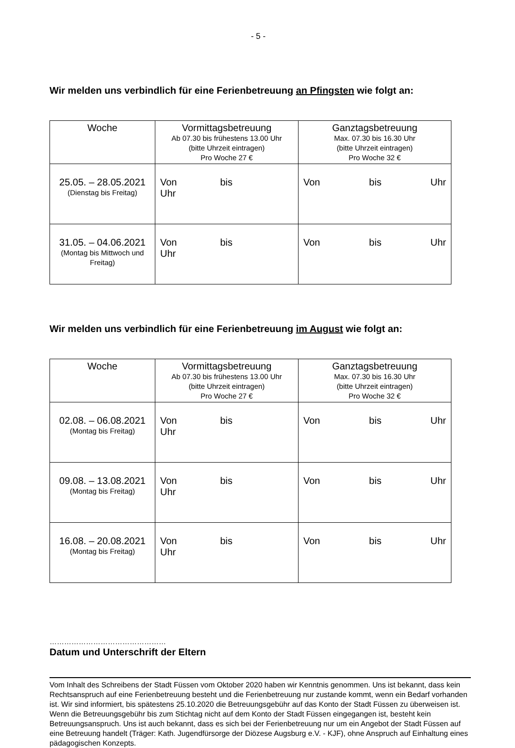- 5 -
Wir melden uns verbindlich für eine Ferienbetreuung an Pfingsten wie folgt an:
| Woche | Vormittagsbetreuung Ab 07.30 bis frühestens 13.00 Uhr (bitte Uhrzeit eintragen) Pro Woche 27 € | Ganztagsbetreuung Max. 07.30 bis 16.30 Uhr (bitte Uhrzeit eintragen) Pro Woche 32 € |
| --- | --- | --- |
| 25.05. – 28.05.2021 (Dienstag bis Freitag) | Von bis Uhr | Von bis Uhr |
| 31.05. – 04.06.2021 (Montag bis Mittwoch und Freitag) | Von bis Uhr | Von bis Uhr |
Wir melden uns verbindlich für eine Ferienbetreuung im August wie folgt an:
| Woche | Vormittagsbetreuung Ab 07.30 bis frühestens 13.00 Uhr (bitte Uhrzeit eintragen) Pro Woche 27 € | Ganztagsbetreuung Max. 07.30 bis 16.30 Uhr (bitte Uhrzeit eintragen) Pro Woche 32 € |
| --- | --- | --- |
| 02.08. – 06.08.2021 (Montag bis Freitag) | Von bis Uhr | Von bis Uhr |
| 09.08. – 13.08.2021 (Montag bis Freitag) | Von bis Uhr | Von bis Uhr |
| 16.08. – 20.08.2021 (Montag bis Freitag) | Von bis Uhr | Von bis Uhr |
…………………………………………
Datum und Unterschrift der Eltern
Vom Inhalt des Schreibens der Stadt Füssen vom Oktober 2020 haben wir Kenntnis genommen. Uns ist bekannt, dass kein Rechtsanspruch auf eine Ferienbetreuung besteht und die Ferienbetreuung nur zustande kommt, wenn ein Bedarf vorhanden ist. Wir sind informiert, bis spätestens 25.10.2020 die Betreuungsgebühr auf das Konto der Stadt Füssen zu überweisen ist. Wenn die Betreuungsgebühr bis zum Stichtag nicht auf dem Konto der Stadt Füssen eingegangen ist, besteht kein Betreuungsanspruch. Uns ist auch bekannt, dass es sich bei der Ferienbetreuung nur um ein Angebot der Stadt Füssen auf eine Betreuung handelt (Träger: Kath. Jugendfürsorge der Diözese Augsburg e.V. - KJF), ohne Anspruch auf Einhaltung eines pädagogischen Konzepts.